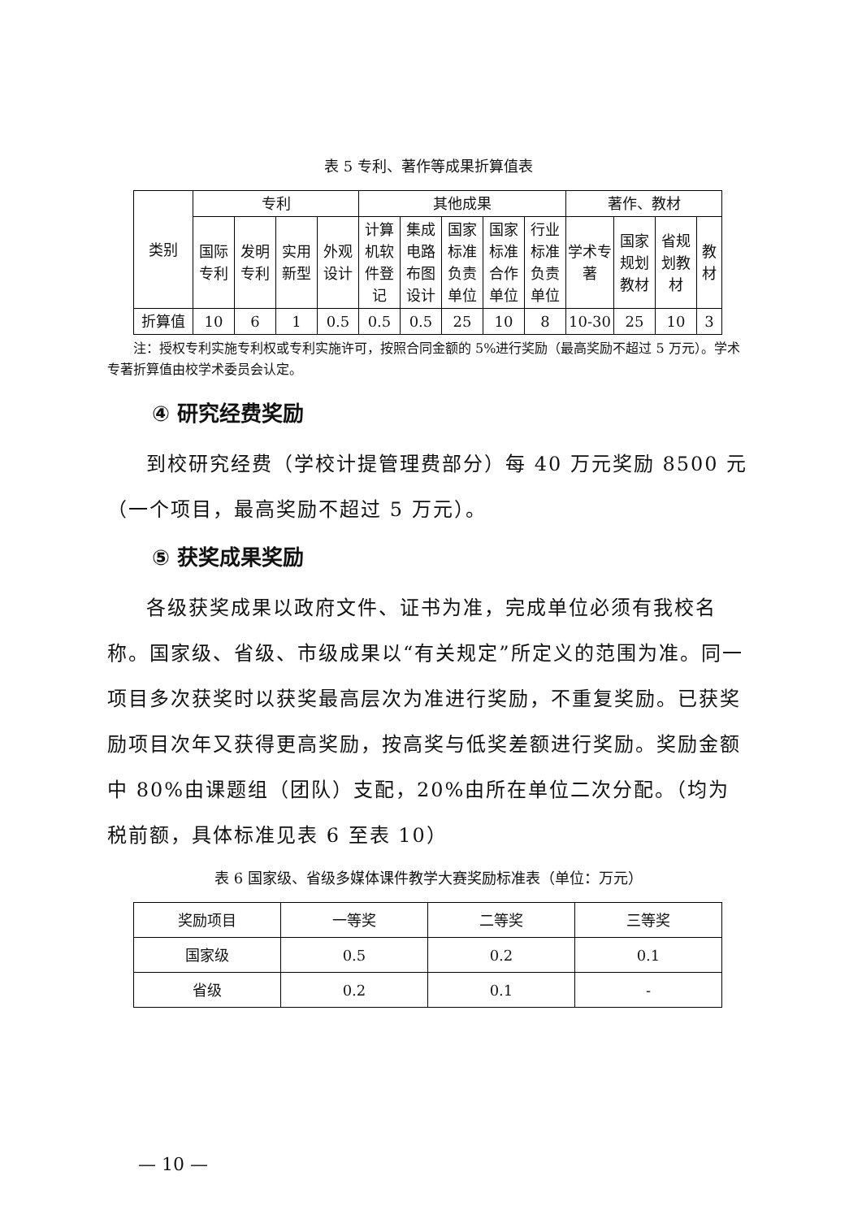表 5 专利、著作等成果折算值表
| 类别 | 专利 | | | | 其他成果 | | | | | 著作、教材 | | | |
| --- | --- | --- | --- | --- | --- | --- | --- | --- | --- | --- | --- | --- | --- |
| | 国际专利 | 发明专利 | 实用新型 | 外观设计 | 计算机软件登记 | 集成电路布图设计 | 国家标准负责单位 | 国家标准合作单位 | 行业标准负责单位 | 学术专著 | 国家规划教材 | 省规划教材 | 教材 |
| 折算值 | 10 | 6 | 1 | 0.5 | 0.5 | 0.5 | 25 | 10 | 8 | 10-30 | 25 | 10 | 3 |
注：授权专利实施专利权或专利实施许可，按照合同金额的 5%进行奖励（最高奖励不超过 5 万元）。学术专著折算值由校学术委员会认定。
④ 研究经费奖励
到校研究经费（学校计提管理费部分）每 40 万元奖励 8500 元（一个项目，最高奖励不超过 5 万元）。
⑤ 获奖成果奖励
各级获奖成果以政府文件、证书为准，完成单位必须有我校名称。国家级、省级、市级成果以“有关规定”所定义的范围为准。同一项目多次获奖时以获奖最高层次为准进行奖励，不重复奖励。已获奖励项目次年又获得更高奖励，按高奖与低奖差额进行奖励。奖励金额中 80%由课题组（团队）支配，20%由所在单位二次分配。（均为税前额，具体标准见表 6 至表 10）
表 6 国家级、省级多媒体课件教学大赛奖励标准表（单位：万元）
| 奖励项目 | 一等奖 | 二等奖 | 三等奖 |
| 国家级 | 0.5 | 0.2 | 0.1 |
| 省级 | 0.2 | 0.1 | - |
— 10 —